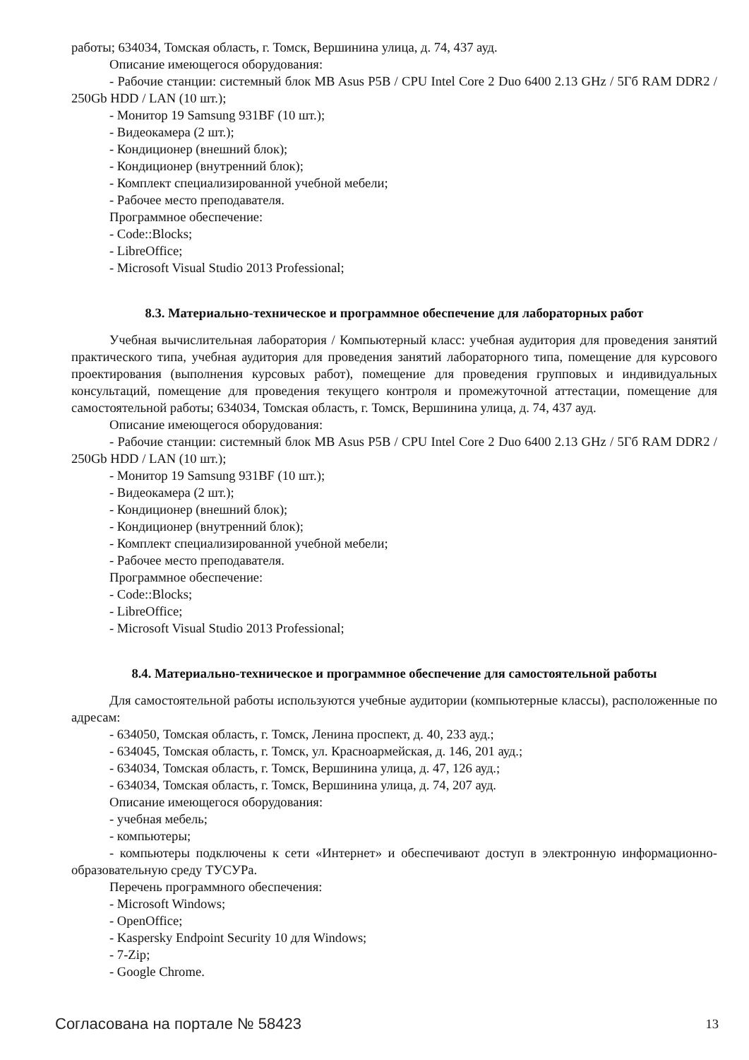работы; 634034, Томская область, г. Томск, Вершинина улица, д. 74, 437 ауд.
Описание имеющегося оборудования:
- Рабочие станции: системный блок MB Asus P5B / CPU Intel Core 2 Duo 6400 2.13 GHz / 5Гб RAM DDR2 / 250Gb HDD / LAN (10 шт.);
- Монитор 19 Samsung 931BF (10 шт.);
- Видеокамера (2 шт.);
- Кондиционер (внешний блок);
- Кондиционер (внутренний блок);
- Комплект специализированной учебной мебели;
- Рабочее место преподавателя.
Программное обеспечение:
- Code::Blocks;
- LibreOffice;
- Microsoft Visual Studio 2013 Professional;
8.3. Материально-техническое и программное обеспечение для лабораторных работ
Учебная вычислительная лаборатория / Компьютерный класс: учебная аудитория для проведения занятий практического типа, учебная аудитория для проведения занятий лабораторного типа, помещение для курсового проектирования (выполнения курсовых работ), помещение для проведения групповых и индивидуальных консультаций, помещение для проведения текущего контроля и промежуточной аттестации, помещение для самостоятельной работы; 634034, Томская область, г. Томск, Вершинина улица, д. 74, 437 ауд.
Описание имеющегося оборудования:
- Рабочие станции: системный блок MB Asus P5B / CPU Intel Core 2 Duo 6400 2.13 GHz / 5Гб RAM DDR2 / 250Gb HDD / LAN (10 шт.);
- Монитор 19 Samsung 931BF (10 шт.);
- Видеокамера (2 шт.);
- Кондиционер (внешний блок);
- Кондиционер (внутренний блок);
- Комплект специализированной учебной мебели;
- Рабочее место преподавателя.
Программное обеспечение:
- Code::Blocks;
- LibreOffice;
- Microsoft Visual Studio 2013 Professional;
8.4. Материально-техническое и программное обеспечение для самостоятельной работы
Для самостоятельной работы используются учебные аудитории (компьютерные классы), расположенные по адресам:
- 634050, Томская область, г. Томск, Ленина проспект, д. 40, 233 ауд.;
- 634045, Томская область, г. Томск, ул. Красноармейская, д. 146, 201 ауд.;
- 634034, Томская область, г. Томск, Вершинина улица, д. 47, 126 ауд.;
- 634034, Томская область, г. Томск, Вершинина улица, д. 74, 207 ауд.
Описание имеющегося оборудования:
- учебная мебель;
- компьютеры;
- компьютеры подключены к сети «Интернет» и обеспечивают доступ в электронную информационно-образовательную среду ТУСУРа.
Перечень программного обеспечения:
- Microsoft Windows;
- OpenOffice;
- Kaspersky Endpoint Security 10 для Windows;
- 7-Zip;
- Google Chrome.
Согласована на портале № 58423 13